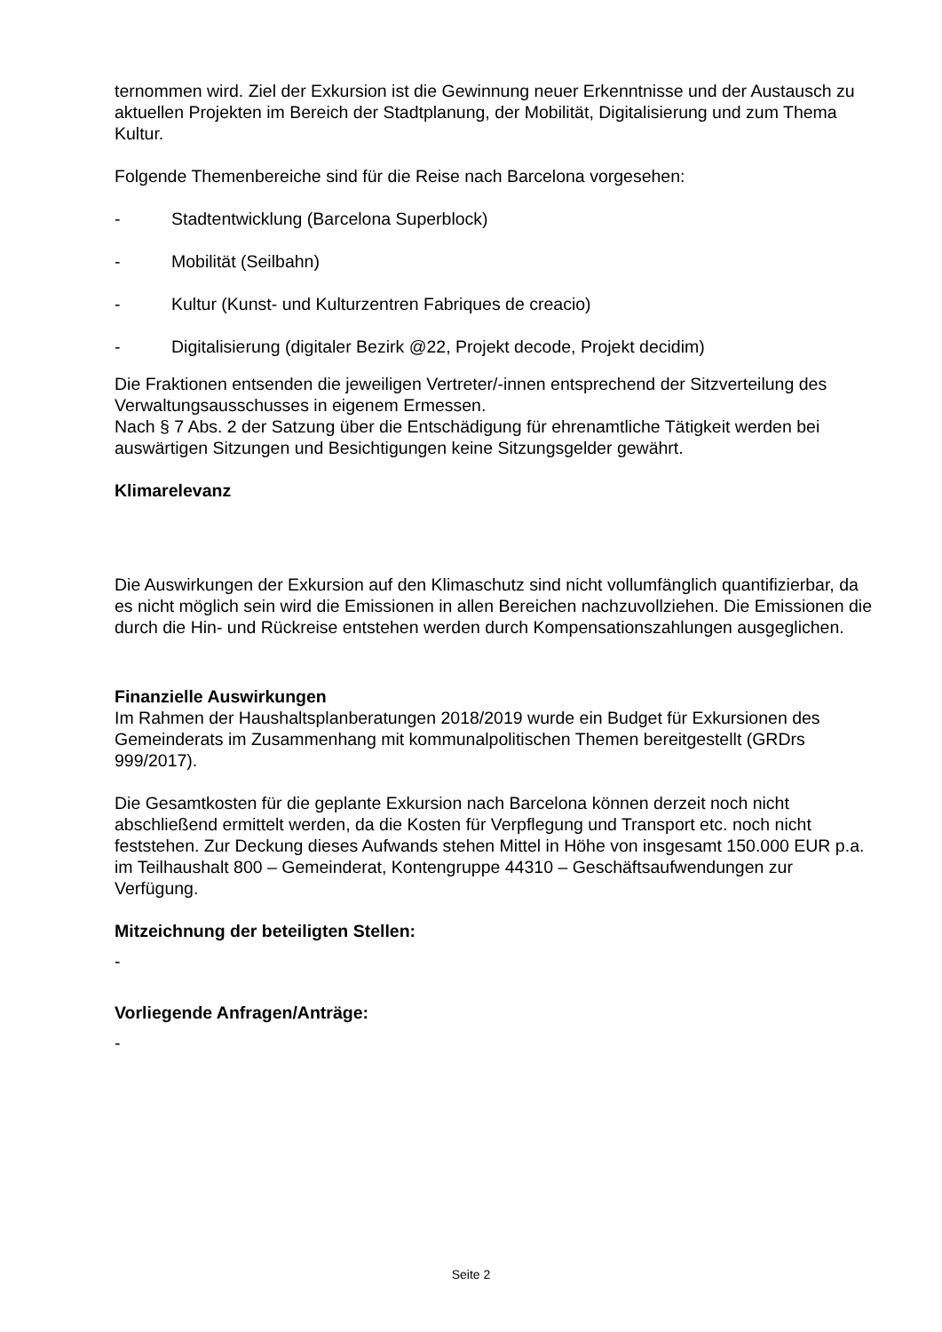ternommen wird. Ziel der Exkursion ist die Gewinnung neuer Erkenntnisse und der Austausch zu aktuellen Projekten im Bereich der Stadtplanung, der Mobilität, Digitalisierung und zum Thema Kultur.
Folgende Themenbereiche sind für die Reise nach Barcelona vorgesehen:
- Stadtentwicklung (Barcelona Superblock)
- Mobilität (Seilbahn)
- Kultur (Kunst- und Kulturzentren Fabriques de creacio)
- Digitalisierung (digitaler Bezirk @22, Projekt decode, Projekt decidim)
Die Fraktionen entsenden die jeweiligen Vertreter/-innen entsprechend der Sitzverteilung des Verwaltungsausschusses in eigenem Ermessen.
Nach § 7 Abs. 2 der Satzung über die Entschädigung für ehrenamtliche Tätigkeit werden bei auswärtigen Sitzungen und Besichtigungen keine Sitzungsgelder gewährt.
Klimarelevanz
Die Auswirkungen der Exkursion auf den Klimaschutz sind nicht vollumfänglich quantifizierbar, da es nicht möglich sein wird die Emissionen in allen Bereichen nachzuvollziehen. Die Emissionen die durch die Hin- und Rückreise entstehen werden durch Kompensationszahlungen ausgeglichen.
Finanzielle Auswirkungen
Im Rahmen der Haushaltsplanberatungen 2018/2019 wurde ein Budget für Exkursionen des Gemeinderats im Zusammenhang mit kommunalpolitischen Themen bereitgestellt (GRDrs 999/2017).
Die Gesamtkosten für die geplante Exkursion nach Barcelona können derzeit noch nicht abschließend ermittelt werden, da die Kosten für Verpflegung und Transport etc. noch nicht feststehen. Zur Deckung dieses Aufwands stehen Mittel in Höhe von insgesamt 150.000 EUR p.a. im Teilhaushalt 800 – Gemeinderat, Kontengruppe 44310 – Geschäftsaufwendungen zur Verfügung.
Mitzeichnung der beteiligten Stellen:
-
Vorliegende Anfragen/Anträge:
-
Seite 2